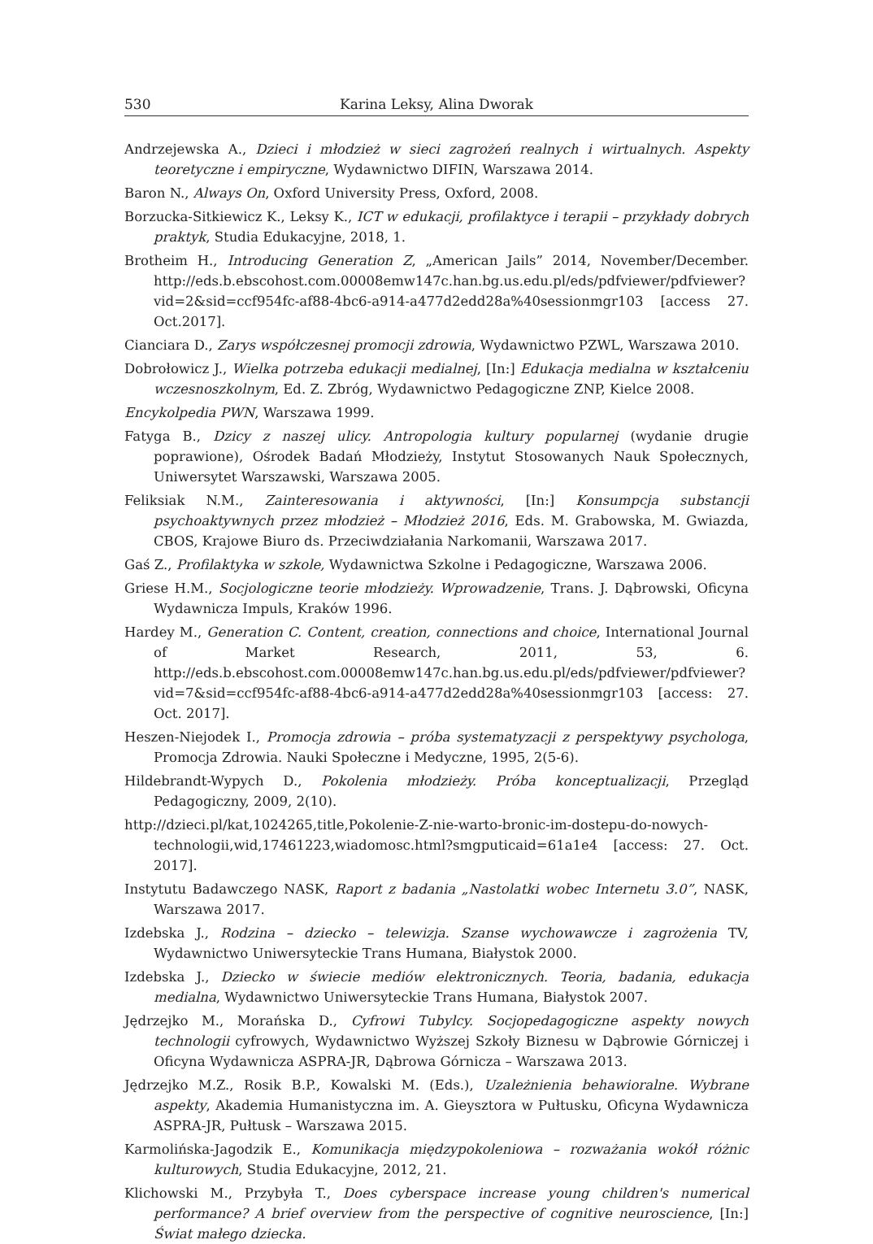530 Karina Leksy, Alina Dworak
Andrzejewska A., Dzieci i młodzież w sieci zagrożeń realnych i wirtualnych. Aspekty teoretyczne i empiryczne, Wydawnictwo DIFIN, Warszawa 2014.
Baron N., Always On, Oxford University Press, Oxford, 2008.
Borzucka-Sitkiewicz K., Leksy K., ICT w edukacji, profilaktyce i terapii – przykłady dobrych praktyk, Studia Edukacyjne, 2018, 1.
Brotheim H., Introducing Generation Z, „American Jails” 2014, November/December. http://eds.b.ebscohost.com.00008emw147c.han.bg.us.edu.pl/eds/pdfviewer/pdfviewer?vid=2&sid=ccf954fc-af88-4bc6-a914-a477d2edd28a%40sessionmgr103 [access 27. Oct.2017].
Cianciara D., Zarys współczesnej promocji zdrowia, Wydawnictwo PZWL, Warszawa 2010.
Dobrołowicz J., Wielka potrzeba edukacji medialnej, [In:] Edukacja medialna w kształceniu wczesnoszkolnym, Ed. Z. Zbróg, Wydawnictwo Pedagogiczne ZNP, Kielce 2008.
Encykolpedia PWN, Warszawa 1999.
Fatyga B., Dzicy z naszej ulicy. Antropologia kultury popularnej (wydanie drugie poprawione), Ośrodek Badań Młodzieży, Instytut Stosowanych Nauk Społecznych, Uniwersytet Warszawski, Warszawa 2005.
Feliksiak N.M., Zainteresowania i aktywności, [In:] Konsumpcja substancji psychoaktywnych przez młodzież – Młodzież 2016, Eds. M. Grabowska, M. Gwiazda, CBOS, Krajowe Biuro ds. Przeciwdziałania Narkomanii, Warszawa 2017.
Gaś Z., Profilaktyka w szkole, Wydawnictwa Szkolne i Pedagogiczne, Warszawa 2006.
Griese H.M., Socjologiczne teorie młodzieży. Wprowadzenie, Trans. J. Dąbrowski, Oficyna Wydawnicza Impuls, Kraków 1996.
Hardey M., Generation C. Content, creation, connections and choice, International Journal of Market Research, 2011, 53, 6. http://eds.b.ebscohost.com.00008emw147c.han.bg.us.edu.pl/eds/pdfviewer/pdfviewer?vid=7&sid=ccf954fc-af88-4bc6-a914-a477d2edd28a%40sessionmgr103 [access: 27. Oct. 2017].
Heszen-Niejodek I., Promocja zdrowia – próba systematyzacji z perspektywy psychologa, Promocja Zdrowia. Nauki Społeczne i Medyczne, 1995, 2(5-6).
Hildebrandt-Wypych D., Pokolenia młodzieży. Próba konceptualizacji, Przegląd Pedagogiczny, 2009, 2(10).
http://dzieci.pl/kat,1024265,title,Pokolenie-Z-nie-warto-bronic-im-dostepu-do-nowych-technologii,wid,17461223,wiadomosc.html?smgputicaid=61a1e4 [access: 27. Oct. 2017].
Instytutu Badawczego NASK, Raport z badania „Nastolatki wobec Internetu 3.0”, NASK, Warszawa 2017.
Izdebska J., Rodzina – dziecko – telewizja. Szanse wychowawcze i zagrożenia TV, Wydawnictwo Uniwersyteckie Trans Humana, Białystok 2000.
Izdebska J., Dziecko w świecie mediów elektronicznych. Teoria, badania, edukacja medialna, Wydawnictwo Uniwersyteckie Trans Humana, Białystok 2007.
Jędrzejko M., Morańska D., Cyfrowi Tubylcy. Socjopedagogiczne aspekty nowych technologii cyfrowych, Wydawnictwo Wyższej Szkoły Biznesu w Dąbrowie Górniczej i Oficyna Wydawnicza ASPRA-JR, Dąbrowa Górnicza – Warszawa 2013.
Jędrzejko M.Z., Rosik B.P., Kowalski M. (Eds.), Uzależnienia behawioralne. Wybrane aspekty, Akademia Humanistyczna im. A. Gieysztora w Pułtusku, Oficyna Wydawnicza ASPRA-JR, Pułtusk – Warszawa 2015.
Karmolińska-Jagodzik E., Komunikacja międzypokoleniowa – rozważania wokół różnic kulturowych, Studia Edukacyjne, 2012, 21.
Klichowski M., Przybyła T., Does cyberspace increase young children's numerical performance? A brief overview from the perspective of cognitive neuroscience, [In:] Świat małego dziecka.